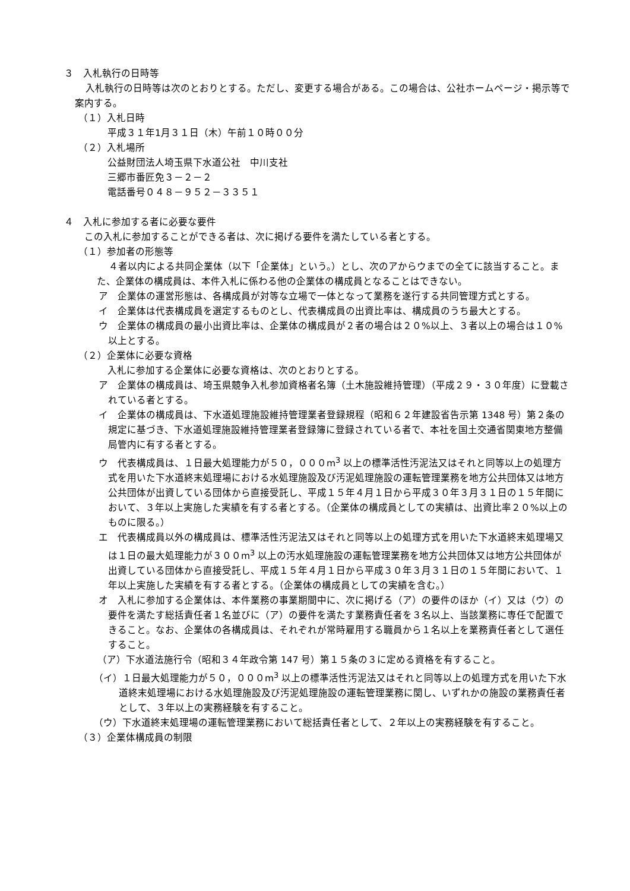３　入札執行の日時等
入札執行の日時等は次のとおりとする。ただし、変更する場合がある。この場合は、公社ホームページ・掲示等で案内する。
（１）入札日時
平成３１年1月３１日（木）午前１０時００分
（２）入札場所
公益財団法人埼玉県下水道公社　中川支社
三郷市番匠免３－２－２
電話番号０４８－９５２－３３５１
４　入札に参加する者に必要な要件
この入札に参加することができる者は、次に掲げる要件を満たしている者とする。
（１）参加者の形態等
４者以内による共同企業体（以下「企業体」という。）とし、次のアからウまでの全てに該当すること。また、企業体の構成員は、本件入札に係わる他の企業体の構成員となることはできない。
ア　企業体の運営形態は、各構成員が対等な立場で一体となって業務を遂行する共同管理方式とする。
イ　企業体は代表構成員を選定するものとし、代表構成員の出資比率は、構成員のうち最大とする。
ウ　企業体の構成員の最小出資比率は、企業体の構成員が２者の場合は２０%以上、３者以上の場合は１０%以上とする。
（２）企業体に必要な資格
入札に参加する企業体に必要な資格は、次のとおりとする。
ア　企業体の構成員は、埼玉県競争入札参加資格者名簿（土木施設維持管理）（平成２９・３０年度）に登載されている者とする。
イ　企業体の構成員は、下水道処理施設維持管理業者登録規程（昭和６２年建設省告示第 1348 号）第２条の規定に基づき、下水道処理施設維持管理業者登録簿に登録されている者で、本社を国土交通省関東地方整備局管内に有する者とする。
ウ　代表構成員は、１日最大処理能力が５０，０００m<sup>3</sup> 以上の標準活性汚泥法又はそれと同等以上の処理方式を用いた下水道終末処理場における水処理施設及び汚泥処理施設の運転管理業務を地方公共団体又は地方公共団体が出資している団体から直接受託し、平成１５年４月１日から平成３０年３月３１日の１５年間において、３年以上実施した実績を有する者とする。（企業体の構成員としての実績は、出資比率２０%以上のものに限る。）
エ　代表構成員以外の構成員は、標準活性汚泥法又はそれと同等以上の処理方式を用いた下水道終末処理場又は１日の最大処理能力が３００m<sup>3</sup> 以上の汚水処理施設の運転管理業務を地方公共団体又は地方公共団体が出資している団体から直接受託し、平成１５年４月１日から平成３０年３月３１日の１５年間において、１年以上実施した実績を有する者とする。（企業体の構成員としての実績を含む。）
オ　入札に参加する企業体は、本件業務の事業期間中に、次に掲げる（ア）の要件のほか（イ）又は（ウ）の要件を満たす総括責任者１名並びに（ア）の要件を満たす業務責任者を３名以上、当該業務に専任で配置できること。なお、企業体の各構成員は、それぞれが常時雇用する職員から１名以上を業務責任者として選任すること。
（ア）下水道法施行令（昭和３４年政令第 147 号）第１５条の３に定める資格を有すること。
（イ）１日最大処理能力が５０，０００m<sup>3</sup> 以上の標準活性汚泥法又はそれと同等以上の処理方式を用いた下水道終末処理場における水処理施設及び汚泥処理施設の運転管理業務に関し、いずれかの施設の業務責任者として、３年以上の実務経験を有すること。
（ウ）下水道終末処理場の運転管理業務において総括責任者として、２年以上の実務経験を有すること。
（３）企業体構成員の制限